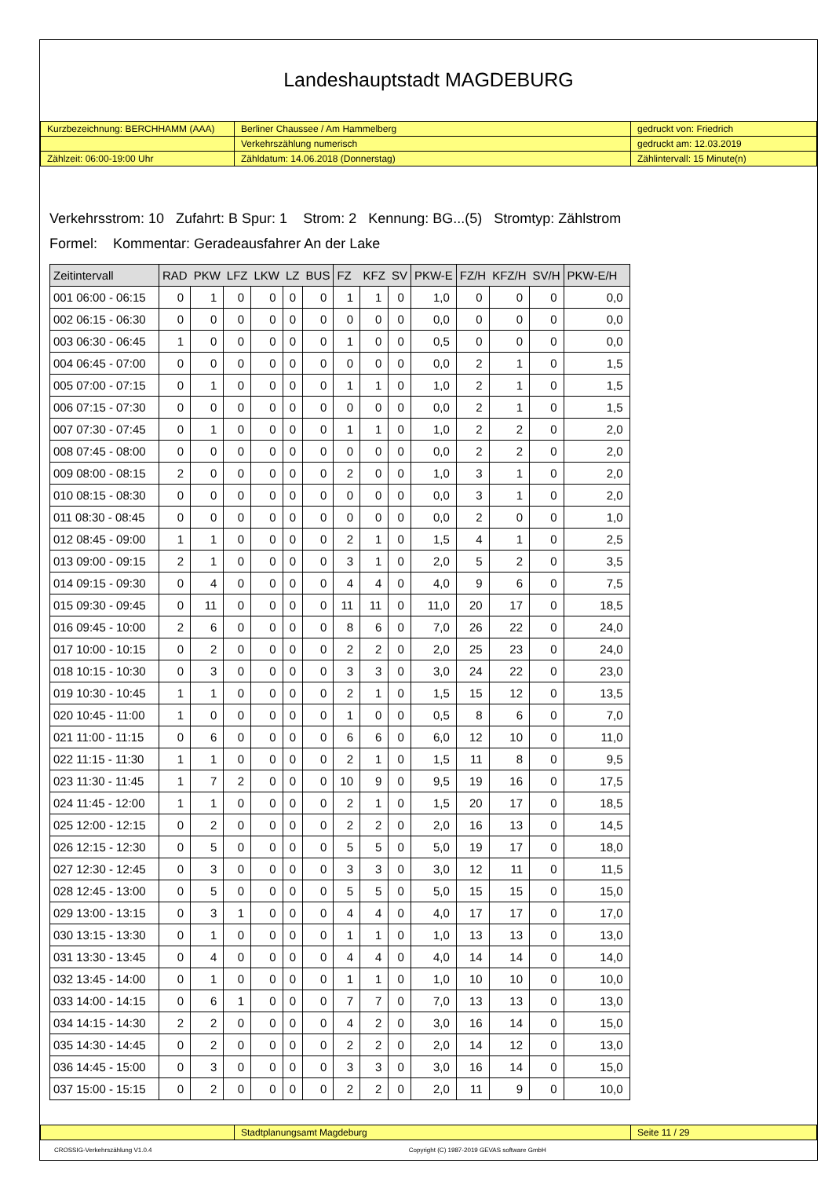Landeshauptstadt MAGDEBURG
| Kurzbezeichnung: BERCHHAMM (AAA) | Berliner Chaussee / Am Hammelberg | gedruckt von: Friedrich |
| | Verkehrszählung numerisch | gedruckt am: 12.03.2019 |
| Zählzeit: 06:00-19:00 Uhr | Zähldatum: 14.06.2018 (Donnerstag) | Zählintervall: 15 Minute(n) |
Verkehrsstrom: 10 Zufahrt: B Spur: 1 Strom: 2 Kennung: BG...(5) Stromtyp: Zählstrom
Formel: Kommentar: Geradeausfahrer An der Lake
| Zeitintervall | RAD | PKW | LFZ | LKW | LZ | BUS | FZ | KFZ | SV | PKW-E | FZ/H | KFZ/H | SV/H | PKW-E/H |
| --- | --- | --- | --- | --- | --- | --- | --- | --- | --- | --- | --- | --- | --- | --- |
| 001 06:00 - 06:15 | 0 | 1 | 0 | 0 | 0 | 0 | 1 | 1 | 0 | 1,0 | 0 | 0 | 0 | 0,0 |
| 002 06:15 - 06:30 | 0 | 0 | 0 | 0 | 0 | 0 | 0 | 0 | 0 | 0,0 | 0 | 0 | 0 | 0,0 |
| 003 06:30 - 06:45 | 1 | 0 | 0 | 0 | 0 | 0 | 1 | 0 | 0 | 0,5 | 0 | 0 | 0 | 0,0 |
| 004 06:45 - 07:00 | 0 | 0 | 0 | 0 | 0 | 0 | 0 | 0 | 0 | 0,0 | 2 | 1 | 0 | 1,5 |
| 005 07:00 - 07:15 | 0 | 1 | 0 | 0 | 0 | 0 | 1 | 1 | 0 | 1,0 | 2 | 1 | 0 | 1,5 |
| 006 07:15 - 07:30 | 0 | 0 | 0 | 0 | 0 | 0 | 0 | 0 | 0 | 0,0 | 2 | 1 | 0 | 1,5 |
| 007 07:30 - 07:45 | 0 | 1 | 0 | 0 | 0 | 0 | 1 | 1 | 0 | 1,0 | 2 | 2 | 0 | 2,0 |
| 008 07:45 - 08:00 | 0 | 0 | 0 | 0 | 0 | 0 | 0 | 0 | 0 | 0,0 | 2 | 2 | 0 | 2,0 |
| 009 08:00 - 08:15 | 2 | 0 | 0 | 0 | 0 | 0 | 2 | 0 | 0 | 1,0 | 3 | 1 | 0 | 2,0 |
| 010 08:15 - 08:30 | 0 | 0 | 0 | 0 | 0 | 0 | 0 | 0 | 0 | 0,0 | 3 | 1 | 0 | 2,0 |
| 011 08:30 - 08:45 | 0 | 0 | 0 | 0 | 0 | 0 | 0 | 0 | 0 | 0,0 | 2 | 0 | 0 | 1,0 |
| 012 08:45 - 09:00 | 1 | 1 | 0 | 0 | 0 | 0 | 2 | 1 | 0 | 1,5 | 4 | 1 | 0 | 2,5 |
| 013 09:00 - 09:15 | 2 | 1 | 0 | 0 | 0 | 0 | 3 | 1 | 0 | 2,0 | 5 | 2 | 0 | 3,5 |
| 014 09:15 - 09:30 | 0 | 4 | 0 | 0 | 0 | 0 | 4 | 4 | 0 | 4,0 | 9 | 6 | 0 | 7,5 |
| 015 09:30 - 09:45 | 0 | 11 | 0 | 0 | 0 | 0 | 11 | 11 | 0 | 11,0 | 20 | 17 | 0 | 18,5 |
| 016 09:45 - 10:00 | 2 | 6 | 0 | 0 | 0 | 0 | 8 | 6 | 0 | 7,0 | 26 | 22 | 0 | 24,0 |
| 017 10:00 - 10:15 | 0 | 2 | 0 | 0 | 0 | 0 | 2 | 2 | 0 | 2,0 | 25 | 23 | 0 | 24,0 |
| 018 10:15 - 10:30 | 0 | 3 | 0 | 0 | 0 | 0 | 3 | 3 | 0 | 3,0 | 24 | 22 | 0 | 23,0 |
| 019 10:30 - 10:45 | 1 | 1 | 0 | 0 | 0 | 0 | 2 | 1 | 0 | 1,5 | 15 | 12 | 0 | 13,5 |
| 020 10:45 - 11:00 | 1 | 0 | 0 | 0 | 0 | 0 | 1 | 0 | 0 | 0,5 | 8 | 6 | 0 | 7,0 |
| 021 11:00 - 11:15 | 0 | 6 | 0 | 0 | 0 | 0 | 6 | 6 | 0 | 6,0 | 12 | 10 | 0 | 11,0 |
| 022 11:15 - 11:30 | 1 | 1 | 0 | 0 | 0 | 0 | 2 | 1 | 0 | 1,5 | 11 | 8 | 0 | 9,5 |
| 023 11:30 - 11:45 | 1 | 7 | 2 | 0 | 0 | 0 | 10 | 9 | 0 | 9,5 | 19 | 16 | 0 | 17,5 |
| 024 11:45 - 12:00 | 1 | 1 | 0 | 0 | 0 | 0 | 2 | 1 | 0 | 1,5 | 20 | 17 | 0 | 18,5 |
| 025 12:00 - 12:15 | 0 | 2 | 0 | 0 | 0 | 0 | 2 | 2 | 0 | 2,0 | 16 | 13 | 0 | 14,5 |
| 026 12:15 - 12:30 | 0 | 5 | 0 | 0 | 0 | 0 | 5 | 5 | 0 | 5,0 | 19 | 17 | 0 | 18,0 |
| 027 12:30 - 12:45 | 0 | 3 | 0 | 0 | 0 | 0 | 3 | 3 | 0 | 3,0 | 12 | 11 | 0 | 11,5 |
| 028 12:45 - 13:00 | 0 | 5 | 0 | 0 | 0 | 0 | 5 | 5 | 0 | 5,0 | 15 | 15 | 0 | 15,0 |
| 029 13:00 - 13:15 | 0 | 3 | 1 | 0 | 0 | 0 | 4 | 4 | 0 | 4,0 | 17 | 17 | 0 | 17,0 |
| 030 13:15 - 13:30 | 0 | 1 | 0 | 0 | 0 | 0 | 1 | 1 | 0 | 1,0 | 13 | 13 | 0 | 13,0 |
| 031 13:30 - 13:45 | 0 | 4 | 0 | 0 | 0 | 0 | 4 | 4 | 0 | 4,0 | 14 | 14 | 0 | 14,0 |
| 032 13:45 - 14:00 | 0 | 1 | 0 | 0 | 0 | 0 | 1 | 1 | 0 | 1,0 | 10 | 10 | 0 | 10,0 |
| 033 14:00 - 14:15 | 0 | 6 | 1 | 0 | 0 | 0 | 7 | 7 | 0 | 7,0 | 13 | 13 | 0 | 13,0 |
| 034 14:15 - 14:30 | 2 | 2 | 0 | 0 | 0 | 0 | 4 | 2 | 0 | 3,0 | 16 | 14 | 0 | 15,0 |
| 035 14:30 - 14:45 | 0 | 2 | 0 | 0 | 0 | 0 | 2 | 2 | 0 | 2,0 | 14 | 12 | 0 | 13,0 |
| 036 14:45 - 15:00 | 0 | 3 | 0 | 0 | 0 | 0 | 3 | 3 | 0 | 3,0 | 16 | 14 | 0 | 15,0 |
| 037 15:00 - 15:15 | 0 | 2 | 0 | 0 | 0 | 0 | 2 | 2 | 0 | 2,0 | 11 | 9 | 0 | 10,0 |
| | Stadtplanungsamt Magdeburg | Seite 11 / 29 |
CROSSIG-Verkehrszählung V1.0.4 Copyright (C) 1987-2019 GEVAS software GmbH